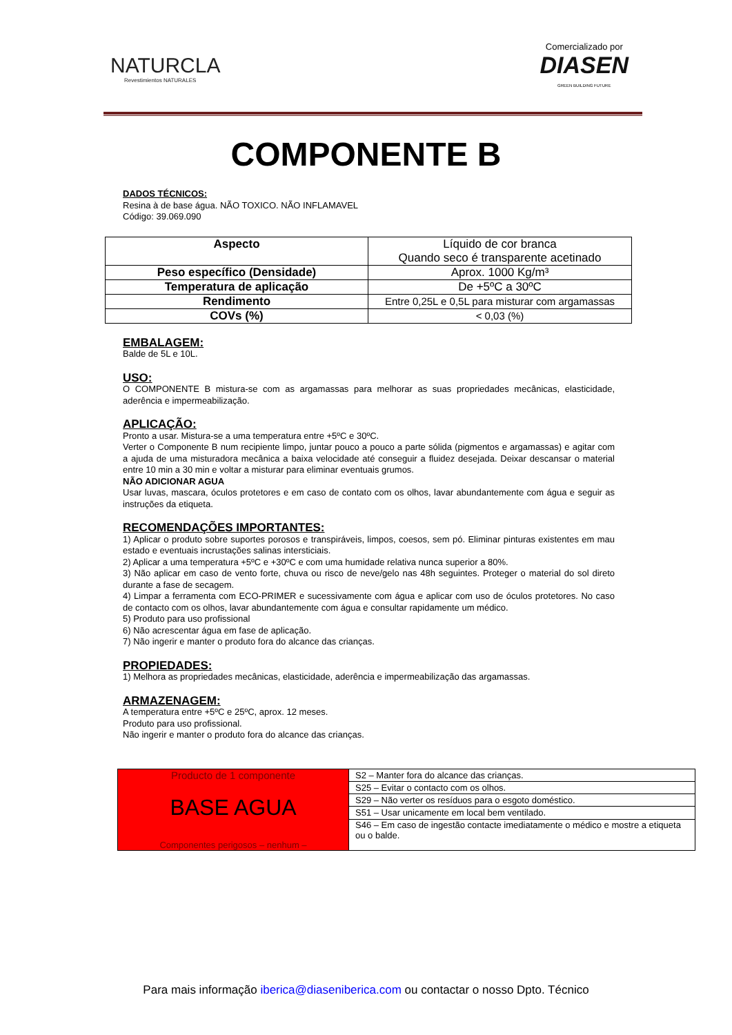NATURCLA
Revestimientos NATURALES
Comercializado por
DIASEN
GREEN BUILDING FUTURE
COMPONENTE B
DADOS TÉCNICOS:
Resina à de base água. NÃO TOXICO. NÃO INFLAMAVEL
Código: 39.069.090
| Aspecto | Líquido de cor branca Quando seco é transparente acetinado |
| Peso específico (Densidade) | Aprox. 1000 Kg/m³ |
| Temperatura de aplicação | De +5ºC a 30ºC |
| Rendimento | Entre 0,25L e 0,5L para misturar com argamassas |
| COVs (%) | < 0,03 (%) |
EMBALAGEM:
Balde de 5L e 10L.
USO:
O COMPONENTE B mistura-se com as argamassas para melhorar as suas propriedades mecânicas, elasticidade, aderência e impermeabilização.
APLICAÇÃO:
Pronto a usar. Mistura-se a uma temperatura entre +5ºC e 30ºC.
Verter o Componente B num recipiente limpo, juntar pouco a pouco a parte sólida (pigmentos e argamassas) e agitar com a ajuda de uma misturadora mecânica a baixa velocidade até conseguir a fluidez desejada. Deixar descansar o material entre 10 min a 30 min e voltar a misturar para eliminar eventuais grumos.
NÃO ADICIONAR AGUA
Usar luvas, mascara, óculos protetores e em caso de contato com os olhos, lavar abundantemente com água e seguir as instruções da etiqueta.
RECOMENDAÇÕES IMPORTANTES:
1) Aplicar o produto sobre suportes porosos e transpiráveis, limpos, coesos, sem pó. Eliminar pinturas existentes em mau estado e eventuais incrustações salinas intersticiais.
2) Aplicar a uma temperatura +5ºC e +30ºC e com uma humidade relativa nunca superior a 80%.
3) Não aplicar em caso de vento forte, chuva ou risco de neve/gelo nas 48h seguintes. Proteger o material do sol direto durante a fase de secagem.
4) Limpar a ferramenta com ECO-PRIMER e sucessivamente com água e aplicar com uso de óculos protetores. No caso de contacto com os olhos, lavar abundantemente com água e consultar rapidamente um médico.
5) Produto para uso profissional
6) Não acrescentar água em fase de aplicação.
7) Não ingerir e manter o produto fora do alcance das crianças.
PROPIEDADES:
1) Melhora as propriedades mecânicas, elasticidade, aderência e impermeabilização das argamassas.
ARMAZENAGEM:
A temperatura entre +5ºC e 25ºC, aprox. 12 meses.
Produto para uso profissional.
Não ingerir e manter o produto fora do alcance das crianças.
| Producto de 1 componente BASE AGUA Componentes perigosos – nenhum – | S2 – Manter fora do alcance das crianças. |
| | S25 – Evitar o contacto com os olhos. |
| | S29 – Não verter os resíduos para o esgoto doméstico. |
| | S51 – Usar unicamente em local bem ventilado. |
| | S46 – Em caso de ingestão contacte imediatamente o médico e mostre a etiqueta ou o balde. |
Para mais informação iberica@diaseniberica.com ou contactar o nosso Dpto. Técnico